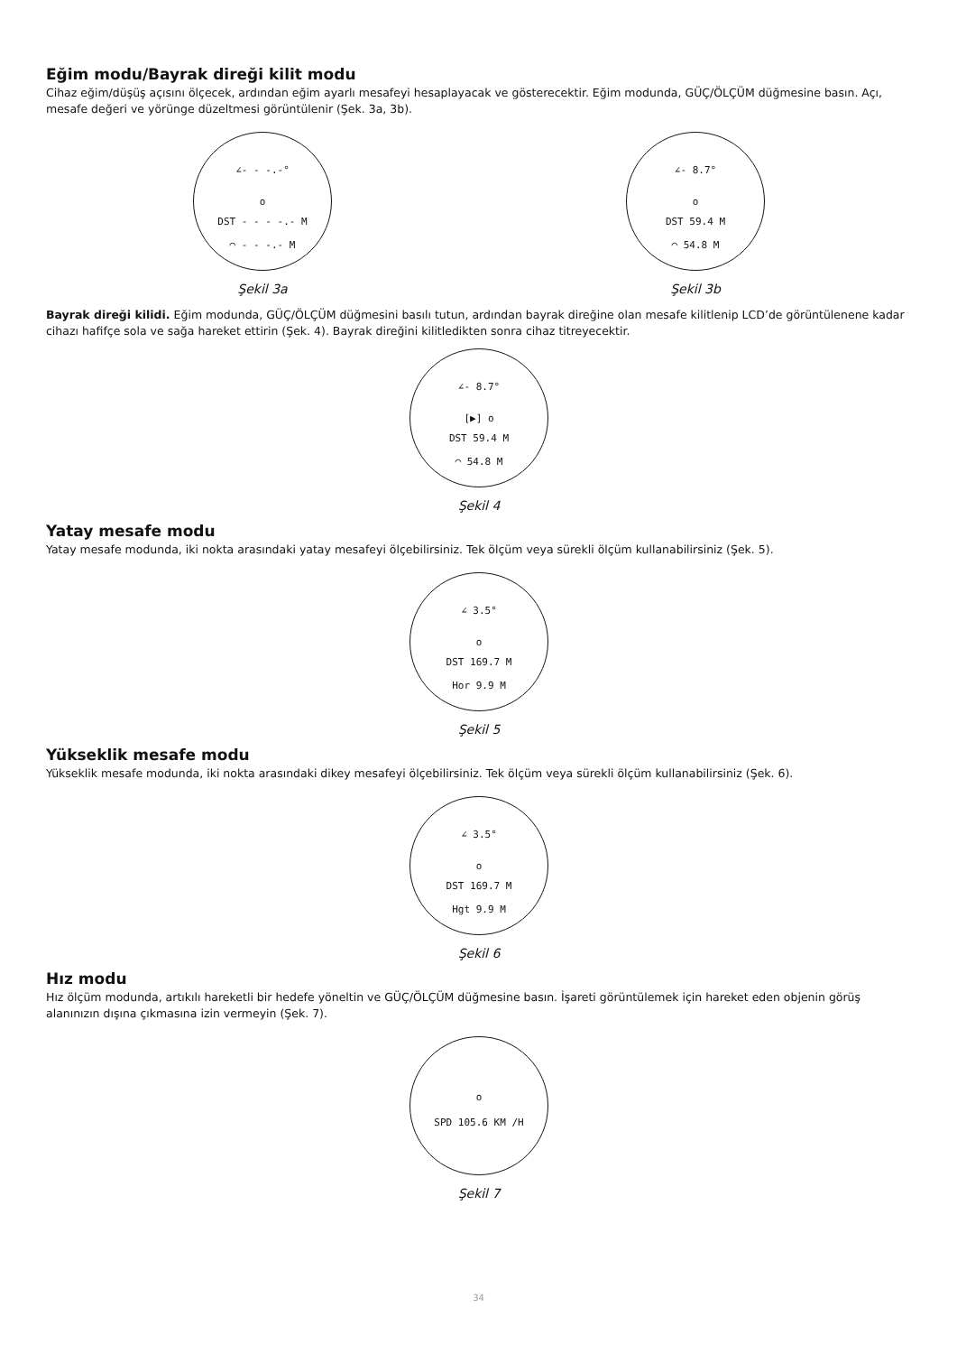Eğim modu/Bayrak direği kilit modu
Cihaz eğim/düşüş açısını ölçecek, ardından eğim ayarlı mesafeyi hesaplayacak ve gösterecektir. Eğim modunda, GÜÇ/ÖLÇÜM düğmesine basın. Açı, mesafe değeri ve yörünge düzeltmesi görüntülenir (Şek. 3a, 3b).
∠- - -.-°
o
DST - - - -.- M
◠ - - -.- M
Şekil 3a
∠- 8.7°
o
DST 59.4 M
◠ 54.8 M
Şekil 3b
Bayrak direği kilidi. Eğim modunda, GÜÇ/ÖLÇÜM düğmesini basılı tutun, ardından bayrak direğine olan mesafe kilitlenip LCD’de görüntülenene kadar cihazı hafifçe sola ve sağa hareket ettirin (Şek. 4). Bayrak direğini kilitledikten sonra cihaz titreyecektir.
∠- 8.7°
[▶] o
DST 59.4 M
◠ 54.8 M
Şekil 4
Yatay mesafe modu
Yatay mesafe modunda, iki nokta arasındaki yatay mesafeyi ölçebilirsiniz. Tek ölçüm veya sürekli ölçüm kullanabilirsiniz (Şek. 5).
∠ 3.5°
o
DST 169.7 M
Hor 9.9 M
Şekil 5
Yükseklik mesafe modu
Yükseklik mesafe modunda, iki nokta arasındaki dikey mesafeyi ölçebilirsiniz. Tek ölçüm veya sürekli ölçüm kullanabilirsiniz (Şek. 6).
∠ 3.5°
o
DST 169.7 M
Hgt 9.9 M
Şekil 6
Hız modu
Hız ölçüm modunda, artıkılı hareketli bir hedefe yöneltin ve GÜÇ/ÖLÇÜM düğmesine basın. İşareti görüntülemek için hareket eden objenin görüş alanınızın dışına çıkmasına izin vermeyin (Şek. 7).
o
SPD 105.6 KM /H
Şekil 7
34